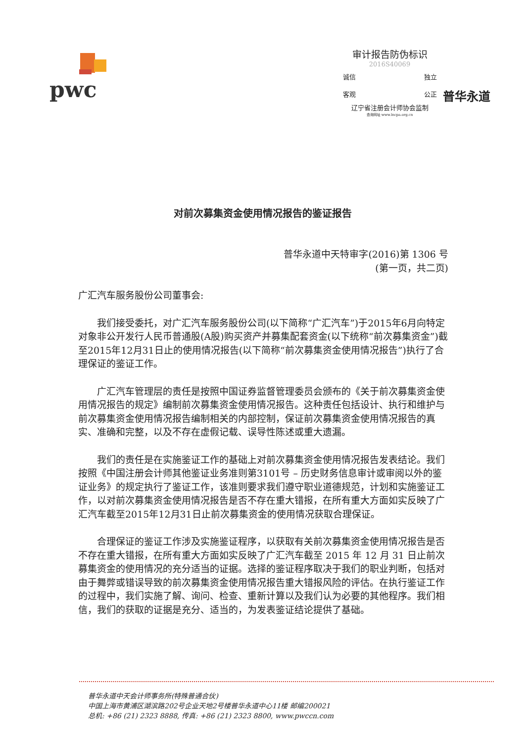pwc
审计报告防伪标识
2016S40069
诚信 独立
客观 公正
辽宁省注册会计师协会监制
查询网址 www.lncpa.org.cn
普华永道
对前次募集资金使用情况报告的鉴证报告
普华永道中天特审字(2016)第 1306 号
(第一页，共二页)
广汇汽车服务股份公司董事会:
我们接受委托，对广汇汽车服务股份公司(以下简称“广汇汽车”)于2015年6月向特定对象非公开发行人民币普通股(A股)购买资产并募集配套资金(以下统称“前次募集资金”)截至2015年12月31日止的使用情况报告(以下简称“前次募集资金使用情况报告”)执行了合理保证的鉴证工作。
广汇汽车管理层的责任是按照中国证券监督管理委员会颁布的《关于前次募集资金使用情况报告的规定》编制前次募集资金使用情况报告。这种责任包括设计、执行和维护与前次募集资金使用情况报告编制相关的内部控制，保证前次募集资金使用情况报告的真实、准确和完整，以及不存在虚假记载、误导性陈述或重大遗漏。
我们的责任是在实施鉴证工作的基础上对前次募集资金使用情况报告发表结论。我们按照《中国注册会计师其他鉴证业务准则第3101号 – 历史财务信息审计或审阅以外的鉴证业务》的规定执行了鉴证工作，该准则要求我们遵守职业道德规范，计划和实施鉴证工作，以对前次募集资金使用情况报告是否不存在重大错报，在所有重大方面如实反映了广汇汽车截至2015年12月31日止前次募集资金的使用情况获取合理保证。
合理保证的鉴证工作涉及实施鉴证程序，以获取有关前次募集资金使用情况报告是否不存在重大错报，在所有重大方面如实反映了广汇汽车截至 2015 年 12 月 31 日止前次募集资金的使用情况的充分适当的证据。选择的鉴证程序取决于我们的职业判断，包括对由于舞弊或错误导致的前次募集资金使用情况报告重大错报风险的评估。在执行鉴证工作的过程中，我们实施了解、询问、检查、重新计算以及我们认为必要的其他程序。我们相信，我们的获取的证据是充分、适当的，为发表鉴证结论提供了基础。
普华永道中天会计师事务所(特殊普通合伙)
中国上海市黄浦区湖滨路202号企业天地2号楼普华永道中心11楼 邮编200021
总机: +86 (21) 2323 8888, 传真: +86 (21) 2323 8800, www.pwccn.com